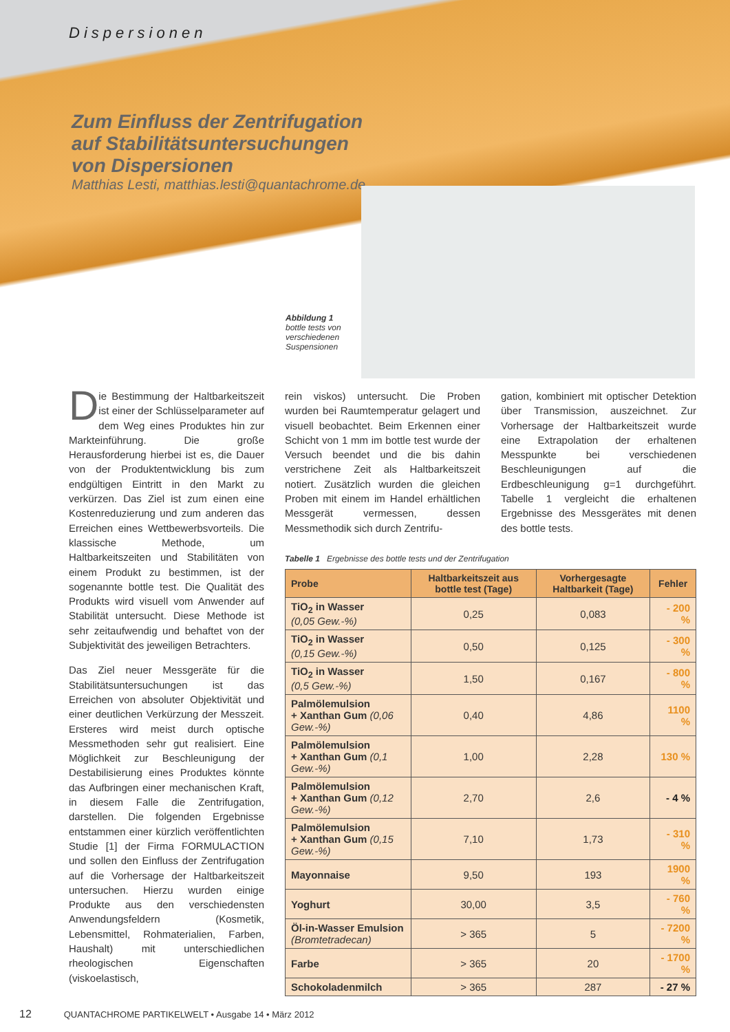Dispersionen
Zum Einfluss der Zentrifugation
auf Stabilitätsuntersuchungen
von Dispersionen
Matthias Lesti, matthias.lesti@quantachrome.de
Abbildung 1
bottle tests von
verschiedenen
Suspensionen
Die Bestimmung der Haltbarkeitszeit ist einer der Schlüsselparameter auf dem Weg eines Produktes hin zur Markteinführung. Die große Herausforderung hierbei ist es, die Dauer von der Produktentwicklung bis zum endgültigen Eintritt in den Markt zu verkürzen. Das Ziel ist zum einen eine Kostenreduzierung und zum anderen das Erreichen eines Wettbewerbsvorteils. Die klassische Methode, um Haltbarkeitszeiten und Stabilitäten von einem Produkt zu bestimmen, ist der sogenannte bottle test. Die Qualität des Produkts wird visuell vom Anwender auf Stabilität untersucht. Diese Methode ist sehr zeitaufwendig und behaftet von der Subjektivität des jeweiligen Betrachters.
Das Ziel neuer Messgeräte für die Stabilitätsuntersuchungen ist das Erreichen von absoluter Objektivität und einer deutlichen Verkürzung der Messzeit. Ersteres wird meist durch optische Messmethoden sehr gut realisiert. Eine Möglichkeit zur Beschleunigung der Destabilisierung eines Produktes könnte das Aufbringen einer mechanischen Kraft, in diesem Falle die Zentrifugation, darstellen. Die folgenden Ergebnisse entstammen einer kürzlich veröffentlichten Studie [1] der Firma FORMULACTION und sollen den Einfluss der Zentrifugation auf die Vorhersage der Haltbarkeitszeit untersuchen. Hierzu wurden einige Produkte aus den verschiedensten Anwendungsfeldern (Kosmetik, Lebensmittel, Rohmaterialien, Farben, Haushalt) mit unterschiedlichen rheologischen Eigenschaften (viskoelastisch,
rein viskos) untersucht. Die Proben wurden bei Raumtemperatur gelagert und visuell beobachtet. Beim Erkennen einer Schicht von 1 mm im bottle test wurde der Versuch beendet und die bis dahin verstrichene Zeit als Haltbarkeitszeit notiert. Zusätzlich wurden die gleichen Proben mit einem im Handel erhältlichen Messgerät vermessen, dessen Messmethodik sich durch Zentrifu-
gation, kombiniert mit optischer Detektion über Transmission, auszeichnet. Zur Vorhersage der Haltbarkeitszeit wurde eine Extrapolation der erhaltenen Messpunkte bei verschiedenen Beschleunigungen auf die Erdbeschleunigung g=1 durchgeführt. Tabelle 1 vergleicht die erhaltenen Ergebnisse des Messgerätes mit denen des bottle tests.
Tabelle 1 Ergebnisse des bottle tests und der Zentrifugation
| Probe | Haltbarkeitszeit aus bottle test (Tage) | Vorhergesagte Haltbarkeit (Tage) | Fehler |
| --- | --- | --- | --- |
| TiO<sub>2</sub> in Wasser (0,05 Gew.-%) | 0,25 | 0,083 | - 200 % |
| TiO<sub>2</sub> in Wasser (0,15 Gew.-%) | 0,50 | 0,125 | - 300 % |
| TiO<sub>2</sub> in Wasser (0,5 Gew.-%) | 1,50 | 0,167 | - 800 % |
| Palmölemulsion + Xanthan Gum (0,06 Gew.-%) | 0,40 | 4,86 | 1100 % |
| Palmölemulsion + Xanthan Gum (0,1 Gew.-%) | 1,00 | 2,28 | 130 % |
| Palmölemulsion + Xanthan Gum (0,12 Gew.-%) | 2,70 | 2,6 | - 4 % |
| Palmölemulsion + Xanthan Gum (0,15 Gew.-%) | 7,10 | 1,73 | - 310 % |
| Mayonnaise | 9,50 | 193 | 1900 % |
| Yoghurt | 30,00 | 3,5 | - 760 % |
| Öl-in-Wasser Emulsion (Bromtetradecan) | > 365 | 5 | - 7200 % |
| Farbe | > 365 | 20 | - 1700 % |
| Schokoladenmilch | > 365 | 287 | - 27 % |
12 QUANTACHROME PARTIKELWELT • Ausgabe 14 • März 2012